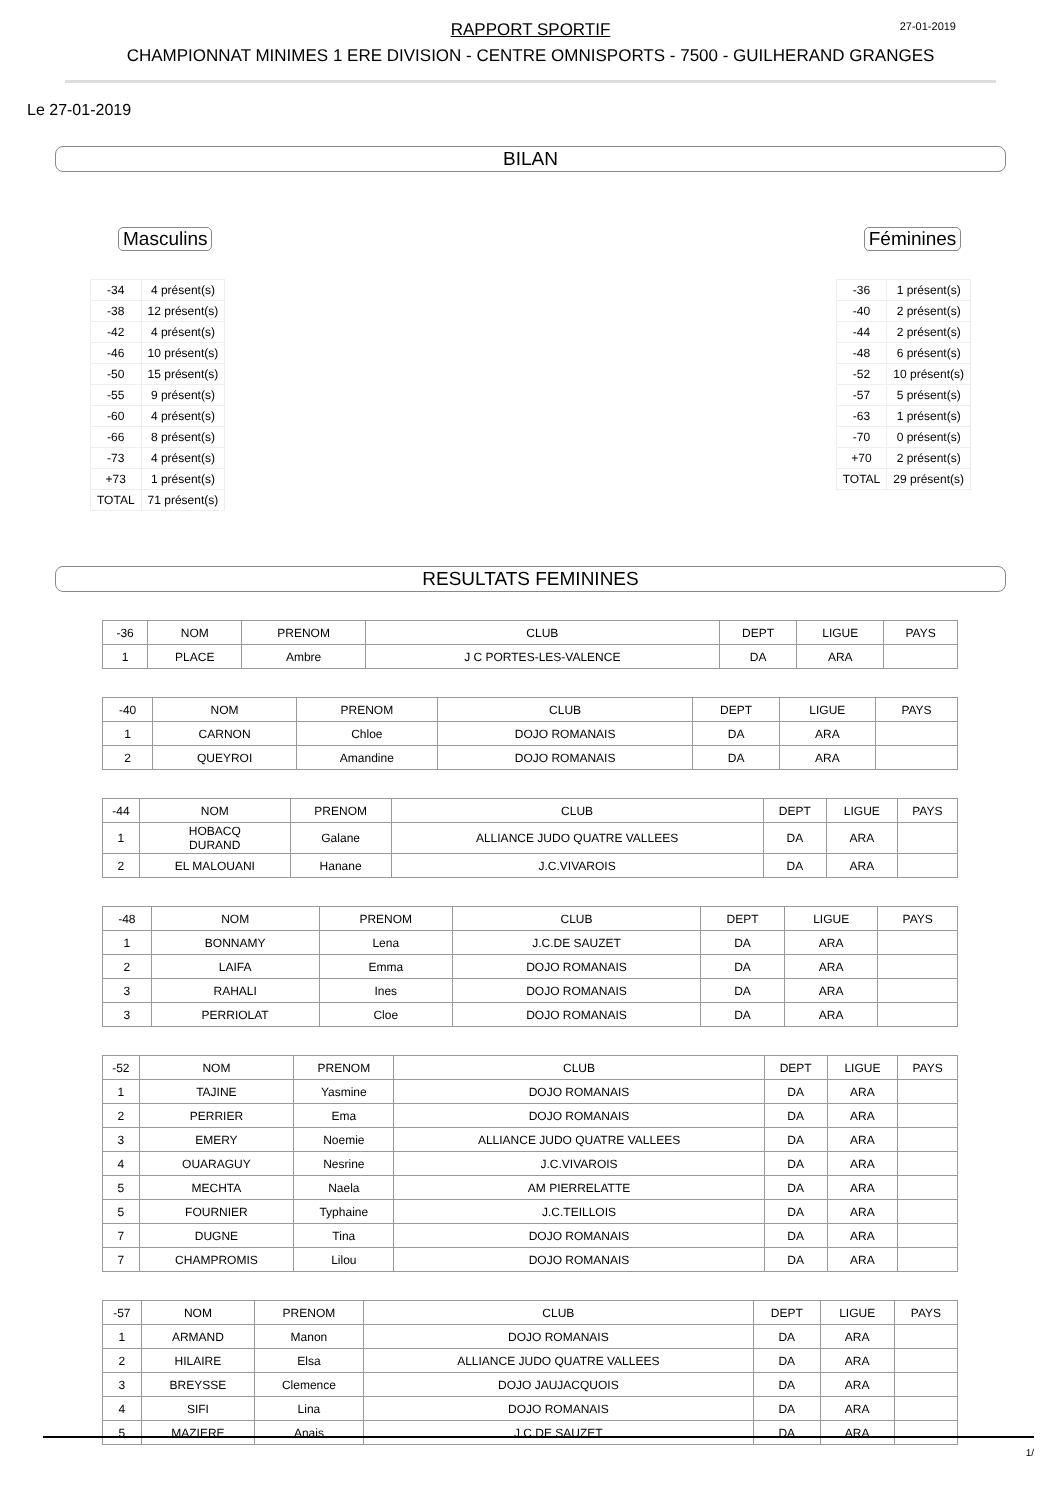RAPPORT SPORTIF
CHAMPIONNAT MINIMES 1 ERE DIVISION - CENTRE OMNISPORTS - 7500 - GUILHERAND GRANGES
27-01-2019
Le 27-01-2019
BILAN
Masculins
| -34 | 4 présent(s) |
| -38 | 12 présent(s) |
| -42 | 4 présent(s) |
| -46 | 10 présent(s) |
| -50 | 15 présent(s) |
| -55 | 9 présent(s) |
| -60 | 4 présent(s) |
| -66 | 8 présent(s) |
| -73 | 4 présent(s) |
| +73 | 1 présent(s) |
| TOTAL | 71 présent(s) |
Féminines
| -36 | 1 présent(s) |
| -40 | 2 présent(s) |
| -44 | 2 présent(s) |
| -48 | 6 présent(s) |
| -52 | 10 présent(s) |
| -57 | 5 présent(s) |
| -63 | 1 présent(s) |
| -70 | 0 présent(s) |
| +70 | 2 présent(s) |
| TOTAL | 29 présent(s) |
RESULTATS FEMININES
| -36 | NOM | PRENOM | CLUB | DEPT | LIGUE | PAYS |
| --- | --- | --- | --- | --- | --- | --- |
| 1 | PLACE | Ambre | J C PORTES-LES-VALENCE | DA | ARA | |
| -40 | NOM | PRENOM | CLUB | DEPT | LIGUE | PAYS |
| --- | --- | --- | --- | --- | --- | --- |
| 1 | CARNON | Chloe | DOJO ROMANAIS | DA | ARA | |
| 2 | QUEYROI | Amandine | DOJO ROMANAIS | DA | ARA | |
| -44 | NOM | PRENOM | CLUB | DEPT | LIGUE | PAYS |
| --- | --- | --- | --- | --- | --- | --- |
| 1 | HOBACQ DURAND | Galane | ALLIANCE JUDO QUATRE VALLEES | DA | ARA | |
| 2 | EL MALOUANI | Hanane | J.C.VIVAROIS | DA | ARA | |
| -48 | NOM | PRENOM | CLUB | DEPT | LIGUE | PAYS |
| --- | --- | --- | --- | --- | --- | --- |
| 1 | BONNAMY | Lena | J.C.DE SAUZET | DA | ARA | |
| 2 | LAIFA | Emma | DOJO ROMANAIS | DA | ARA | |
| 3 | RAHALI | Ines | DOJO ROMANAIS | DA | ARA | |
| 3 | PERRIOLAT | Cloe | DOJO ROMANAIS | DA | ARA | |
| -52 | NOM | PRENOM | CLUB | DEPT | LIGUE | PAYS |
| --- | --- | --- | --- | --- | --- | --- |
| 1 | TAJINE | Yasmine | DOJO ROMANAIS | DA | ARA | |
| 2 | PERRIER | Ema | DOJO ROMANAIS | DA | ARA | |
| 3 | EMERY | Noemie | ALLIANCE JUDO QUATRE VALLEES | DA | ARA | |
| 4 | OUARAGUY | Nesrine | J.C.VIVAROIS | DA | ARA | |
| 5 | MECHTA | Naela | AM PIERRELATTE | DA | ARA | |
| 5 | FOURNIER | Typhaine | J.C.TEILLOIS | DA | ARA | |
| 7 | DUGNE | Tina | DOJO ROMANAIS | DA | ARA | |
| 7 | CHAMPROMIS | Lilou | DOJO ROMANAIS | DA | ARA | |
| -57 | NOM | PRENOM | CLUB | DEPT | LIGUE | PAYS |
| --- | --- | --- | --- | --- | --- | --- |
| 1 | ARMAND | Manon | DOJO ROMANAIS | DA | ARA | |
| 2 | HILAIRE | Elsa | ALLIANCE JUDO QUATRE VALLEES | DA | ARA | |
| 3 | BREYSSE | Clemence | DOJO JAUJACQUOIS | DA | ARA | |
| 4 | SIFI | Lina | DOJO ROMANAIS | DA | ARA | |
| 5 | MAZIERE | Anais | J.C.DE SAUZET | DA | ARA | |
1/